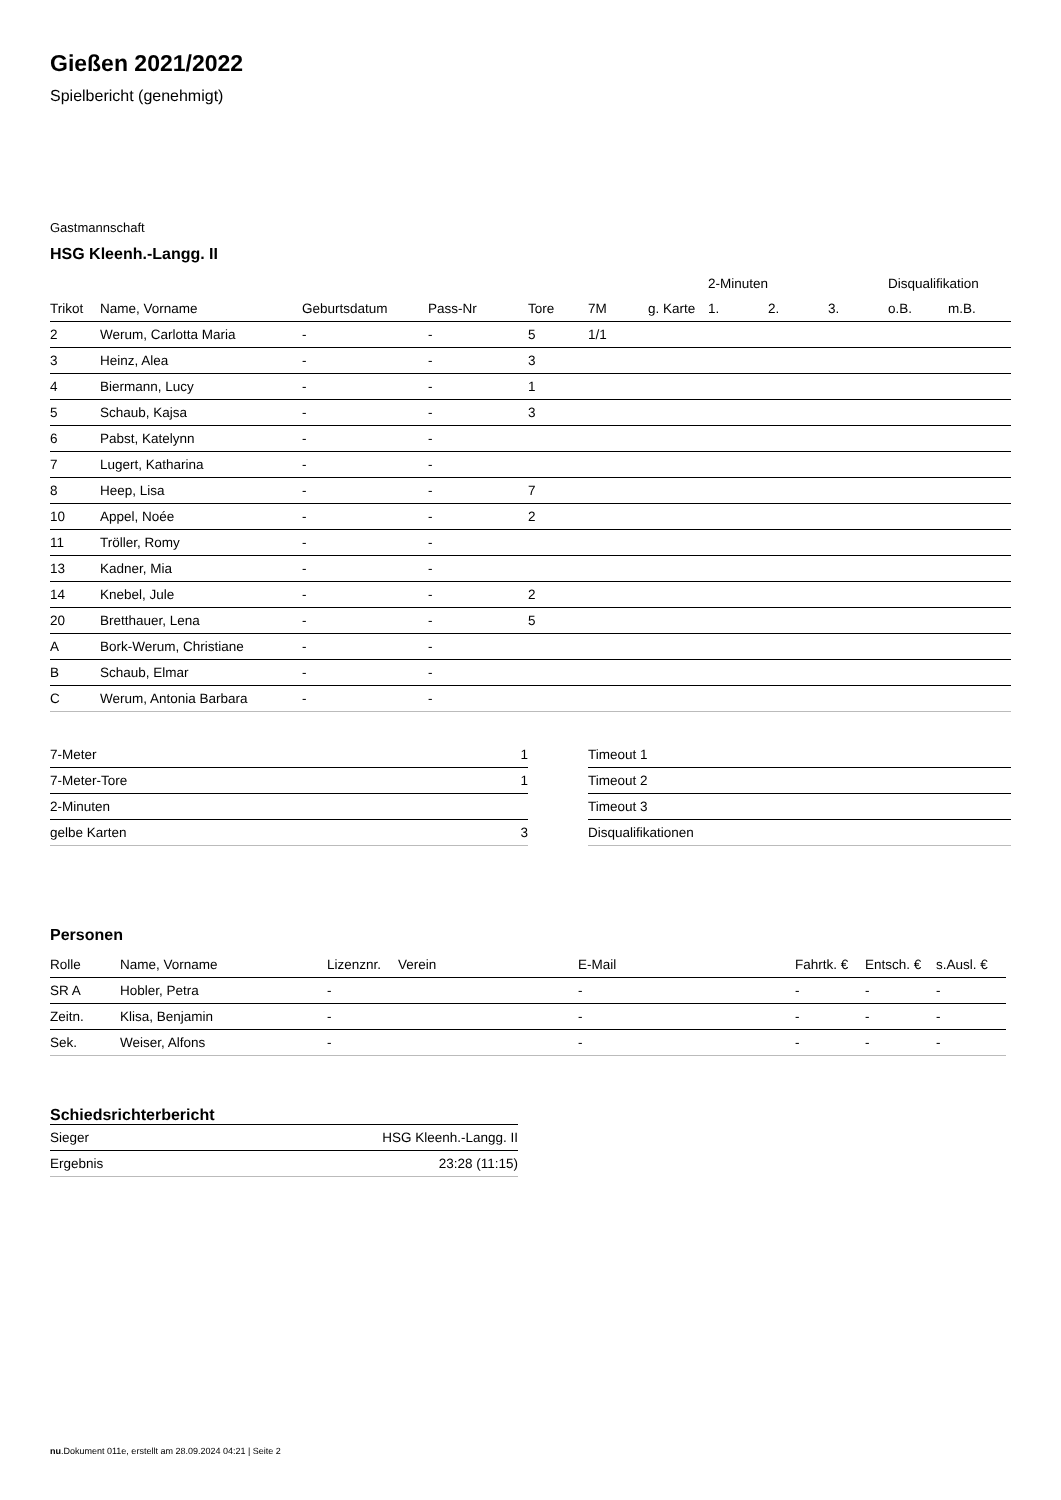Gießen 2021/2022
Spielbericht (genehmigt)
Gastmannschaft
HSG Kleenh.-Langg. II
| | | | | | | | 2-Minuten | | | Disqualifikation | |
| --- | --- | --- | --- | --- | --- | --- | --- | --- | --- | --- | --- |
| Trikot | Name, Vorname | Geburtsdatum | Pass-Nr | Tore | 7M | g. Karte | 1. | 2. | 3. | o.B. | m.B. |
| 2 | Werum, Carlotta Maria | - | - | 5 | 1/1 | | | | | | |
| 3 | Heinz, Alea | - | - | 3 | | | | | | | |
| 4 | Biermann, Lucy | - | - | 1 | | | | | | | |
| 5 | Schaub, Kajsa | - | - | 3 | | | | | | | |
| 6 | Pabst, Katelynn | - | - | | | | | | | | |
| 7 | Lugert, Katharina | - | - | | | | | | | | |
| 8 | Heep, Lisa | - | - | 7 | | | | | | | |
| 10 | Appel, Noée | - | - | 2 | | | | | | | |
| 11 | Tröller, Romy | - | - | | | | | | | | |
| 13 | Kadner, Mia | - | - | | | | | | | | |
| 14 | Knebel, Jule | - | - | 2 | | | | | | | |
| 20 | Bretthauer, Lena | - | - | 5 | | | | | | | |
| A | Bork-Werum, Christiane | - | - | | | | | | | | |
| B | Schaub, Elmar | - | - | | | | | | | | |
| C | Werum, Antonia Barbara | - | - | | | | | | | | |
| 7-Meter | 1 |
| 7-Meter-Tore | 1 |
| 2-Minuten | |
| gelbe Karten | 3 |
| Timeout 1 |
| Timeout 2 |
| Timeout 3 |
| Disqualifikationen |
Personen
| Rolle | Name, Vorname | Lizenznr. | Verein | E-Mail | Fahrtk. € | Entsch. € | s.Ausl. € |
| --- | --- | --- | --- | --- | --- | --- | --- |
| SR A | Hobler, Petra | - | | - | - | - | - |
| Zeitn. | Klisa, Benjamin | - | | - | - | - | - |
| Sek. | Weiser, Alfons | - | | - | - | - | - |
Schiedsrichterbericht
| Sieger | HSG Kleenh.-Langg. II |
| Ergebnis | 23:28 (11:15) |
nu.Dokument 011e, erstellt am 28.09.2024 04:21 | Seite 2